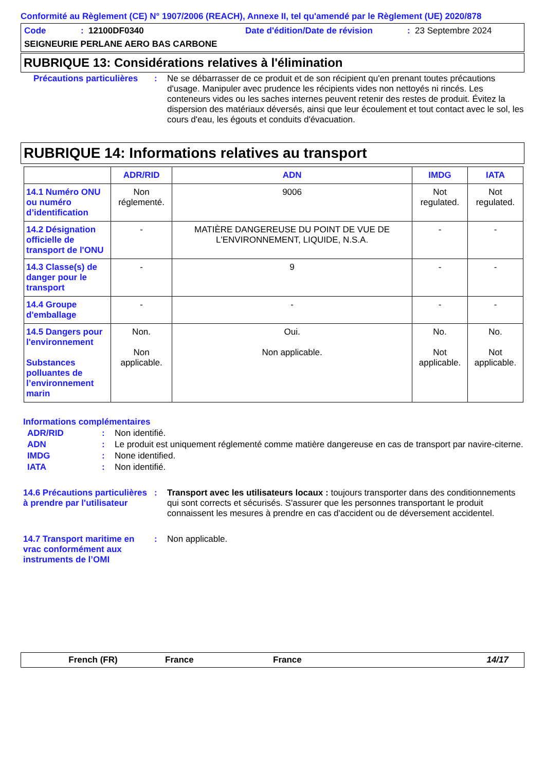Conformité au Règlement (CE) N° 1907/2006 (REACH), Annexe II, tel qu'amendé par le Règlement (UE) 2020/878
Code: 12100DF0340 Date d'édition/Date de révision: 23 Septembre 2024
SEIGNEURIE PERLANE AERO BAS CARBONE
RUBRIQUE 13: Considérations relatives à l'élimination
Précautions particulières: Ne se débarrasser de ce produit et de son récipient qu'en prenant toutes précautions d'usage. Manipuler avec prudence les récipients vides non nettoyés ni rincés. Les conteneurs vides ou les saches internes peuvent retenir des restes de produit. Évitez la dispersion des matériaux déversés, ainsi que leur écoulement et tout contact avec le sol, les cours d'eau, les égouts et conduits d'évacuation.
RUBRIQUE 14: Informations relatives au transport
| | ADR/RID | ADN | IMDG | IATA |
| --- | --- | --- | --- | --- |
| 14.1 Numéro ONU ou numéro d’identification | Non réglementé. | 9006 | Not regulated. | Not regulated. |
| 14.2 Désignation officielle de transport de l'ONU | - | MATIÈRE DANGEREUSE DU POINT DE VUE DE L'ENVIRONNEMENT, LIQUIDE, N.S.A. | - | - |
| 14.3 Classe(s) de danger pour le transport | - | 9 | - | - |
| 14.4 Groupe d'emballage | - | - | - | - |
| 14.5 Dangers pour l'environnement Substances polluantes de l’environnement marin | Non. Non applicable. | Oui. Non applicable. | No. Not applicable. | No. Not applicable. |
Informations complémentaires
ADR/RID: Non identifié.
ADN: Le produit est uniquement réglementé comme matière dangereuse en cas de transport par navire-citerne.
IMDG: None identified.
IATA: Non identifié.
14.6 Précautions particulières à prendre par l'utilisateur: Transport avec les utilisateurs locaux : toujours transporter dans des conditionnements qui sont corrects et sécurisés. S'assurer que les personnes transportant le produit connaissent les mesures à prendre en cas d'accident ou de déversement accidentel.
14.7 Transport maritime en vrac conformément aux instruments de l’OMI: Non applicable.
French (FR) France France 14/17